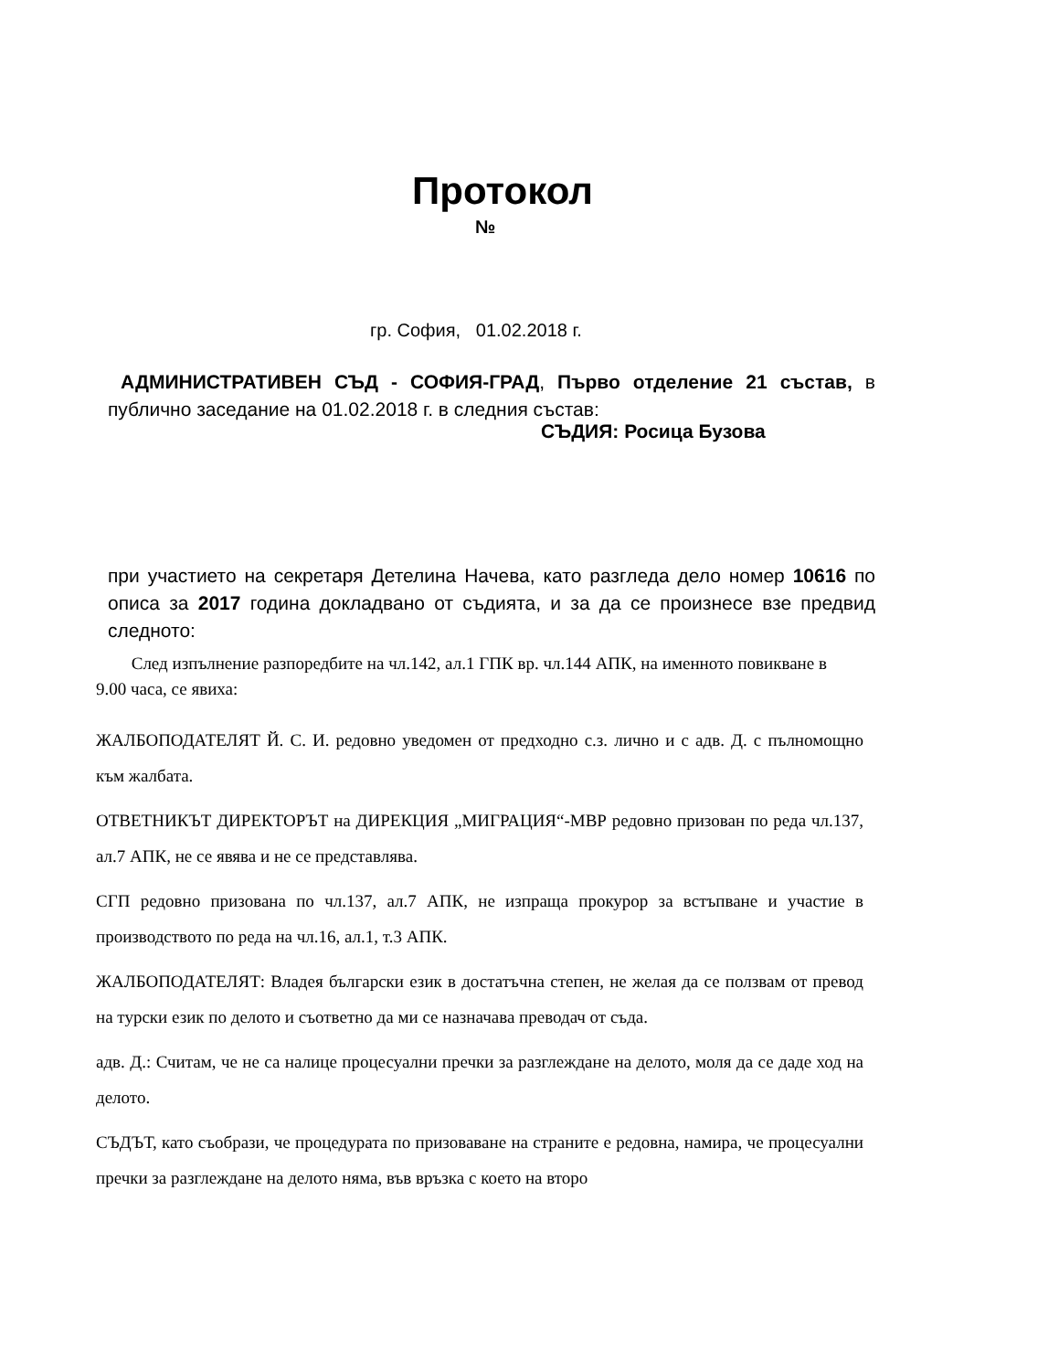Протокол
№
гр. София, 01.02.2018 г.
АДМИНИСТРАТИВЕН СЪД - СОФИЯ-ГРАД, Първо отделение 21 състав, в публично заседание на 01.02.2018 г. в следния състав:
СЪДИЯ: Росица Бузова
при участието на секретаря Детелина Начева, като разгледа дело номер 10616 по описа за 2017 година докладвано от съдията, и за да се произнесе взе предвид следното:
След изпълнение разпоредбите на чл.142, ал.1 ГПК вр. чл.144 АПК, на именното повикване в 9.00 часа, се явиха:
ЖАЛБОПОДАТЕЛЯТ Й. С. И. редовно уведомен от предходно с.з. лично и с адв. Д. с пълномощно към жалбата.
ОТВЕТНИКЪТ ДИРЕКТОРЪТ на ДИРЕКЦИЯ „МИГРАЦИЯ“-МВР редовно призован по реда чл.137, ал.7 АПК, не се явява и не се представлява.
СГП редовно призована по чл.137, ал.7 АПК, не изпраща прокурор за встъпване и участие в производството по реда на чл.16, ал.1, т.3 АПК.
ЖАЛБОПОДАТЕЛЯТ: Владея български език в достатъчна степен, не желая да се ползвам от превод на турски език по делото и съответно да ми се назначава преводач от съда.
адв. Д.: Считам, че не са налице процесуални пречки за разглеждане на делото, моля да се даде ход на делото.
СЪДЪТ, като съобрази, че процедурата по призоваване на страните е редовна, намира, че процесуални пречки за разглеждане на делото няма, във връзка с което на второ